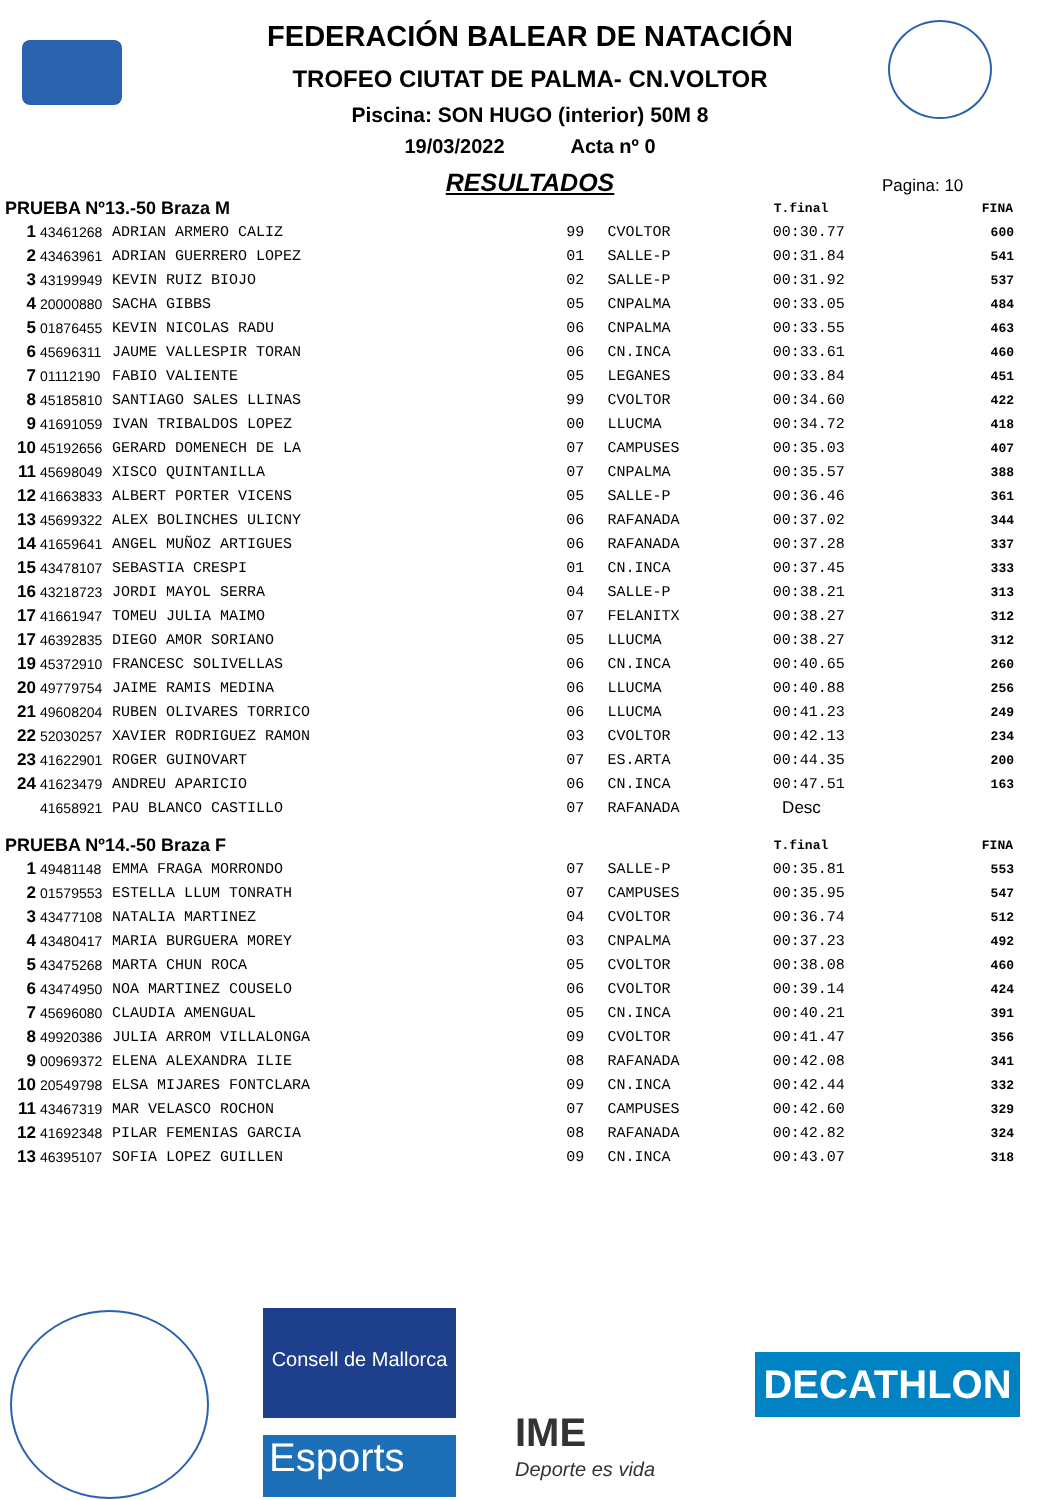FEDERACIÓN BALEAR DE NATACIÓN
TROFEO CIUTAT DE PALMA- CN.VOLTOR
Piscina: SON HUGO (interior) 50M 8
19/03/2022 Acta nº 0
RESULTADOS
Pagina: 10
| PRUEBA Nº13.-50 Braza M | | | | | T.final | FINA |
| --- | --- | --- | --- | --- | --- | --- |
| 1 | 43461268 | ADRIAN ARMERO CALIZ | 99 | CVOLTOR | 00:30.77 | 600 |
| 2 | 43463961 | ADRIAN GUERRERO LOPEZ | 01 | SALLE-P | 00:31.84 | 541 |
| 3 | 43199949 | KEVIN RUIZ BIOJO | 02 | SALLE-P | 00:31.92 | 537 |
| 4 | 20000880 | SACHA GIBBS | 05 | CNPALMA | 00:33.05 | 484 |
| 5 | 01876455 | KEVIN NICOLAS RADU | 06 | CNPALMA | 00:33.55 | 463 |
| 6 | 45696311 | JAUME VALLESPIR TORAN | 06 | CN.INCA | 00:33.61 | 460 |
| 7 | 01112190 | FABIO VALIENTE | 05 | LEGANES | 00:33.84 | 451 |
| 8 | 45185810 | SANTIAGO SALES LLINAS | 99 | CVOLTOR | 00:34.60 | 422 |
| 9 | 41691059 | IVAN TRIBALDOS LOPEZ | 00 | LLUCMA | 00:34.72 | 418 |
| 10 | 45192656 | GERARD DOMENECH DE LA | 07 | CAMPUSES | 00:35.03 | 407 |
| 11 | 45698049 | XISCO QUINTANILLA | 07 | CNPALMA | 00:35.57 | 388 |
| 12 | 41663833 | ALBERT PORTER VICENS | 05 | SALLE-P | 00:36.46 | 361 |
| 13 | 45699322 | ALEX BOLINCHES ULICNY | 06 | RAFANADA | 00:37.02 | 344 |
| 14 | 41659641 | ANGEL MUÑOZ ARTIGUES | 06 | RAFANADA | 00:37.28 | 337 |
| 15 | 43478107 | SEBASTIA CRESPI | 01 | CN.INCA | 00:37.45 | 333 |
| 16 | 43218723 | JORDI MAYOL SERRA | 04 | SALLE-P | 00:38.21 | 313 |
| 17 | 41661947 | TOMEU JULIA MAIMO | 07 | FELANITX | 00:38.27 | 312 |
| 17 | 46392835 | DIEGO AMOR SORIANO | 05 | LLUCMA | 00:38.27 | 312 |
| 19 | 45372910 | FRANCESC SOLIVELLAS | 06 | CN.INCA | 00:40.65 | 260 |
| 20 | 49779754 | JAIME RAMIS MEDINA | 06 | LLUCMA | 00:40.88 | 256 |
| 21 | 49608204 | RUBEN OLIVARES TORRICO | 06 | LLUCMA | 00:41.23 | 249 |
| 22 | 52030257 | XAVIER RODRIGUEZ RAMON | 03 | CVOLTOR | 00:42.13 | 234 |
| 23 | 41622901 | ROGER GUINOVART | 07 | ES.ARTA | 00:44.35 | 200 |
| 24 | 41623479 | ANDREU APARICIO | 06 | CN.INCA | 00:47.51 | 163 |
| | 41658921 | PAU BLANCO CASTILLO | 07 | RAFANADA | Desc | |
| PRUEBA Nº14.-50 Braza F | | | | | T.final | FINA |
| 1 | 49481148 | EMMA FRAGA MORRONDO | 07 | SALLE-P | 00:35.81 | 553 |
| 2 | 01579553 | ESTELLA LLUM TONRATH | 07 | CAMPUSES | 00:35.95 | 547 |
| 3 | 43477108 | NATALIA MARTINEZ | 04 | CVOLTOR | 00:36.74 | 512 |
| 4 | 43480417 | MARIA BURGUERA MOREY | 03 | CNPALMA | 00:37.23 | 492 |
| 5 | 43475268 | MARTA CHUN ROCA | 05 | CVOLTOR | 00:38.08 | 460 |
| 6 | 43474950 | NOA MARTINEZ COUSELO | 06 | CVOLTOR | 00:39.14 | 424 |
| 7 | 45696080 | CLAUDIA AMENGUAL | 05 | CN.INCA | 00:40.21 | 391 |
| 8 | 49920386 | JULIA ARROM VILLALONGA | 09 | CVOLTOR | 00:41.47 | 356 |
| 9 | 00969372 | ELENA ALEXANDRA ILIE | 08 | RAFANADA | 00:42.08 | 341 |
| 10 | 20549798 | ELSA MIJARES FONTCLARA | 09 | CN.INCA | 00:42.44 | 332 |
| 11 | 43467319 | MAR VELASCO ROCHON | 07 | CAMPUSES | 00:42.60 | 329 |
| 12 | 41692348 | PILAR FEMENIAS GARCIA | 08 | RAFANADA | 00:42.82 | 324 |
| 13 | 46395107 | SOFIA LOPEZ GUILLEN | 09 | CN.INCA | 00:43.07 | 318 |
Consell de Mallorca
Esports
IME
Deporte es vida
DECATHLON